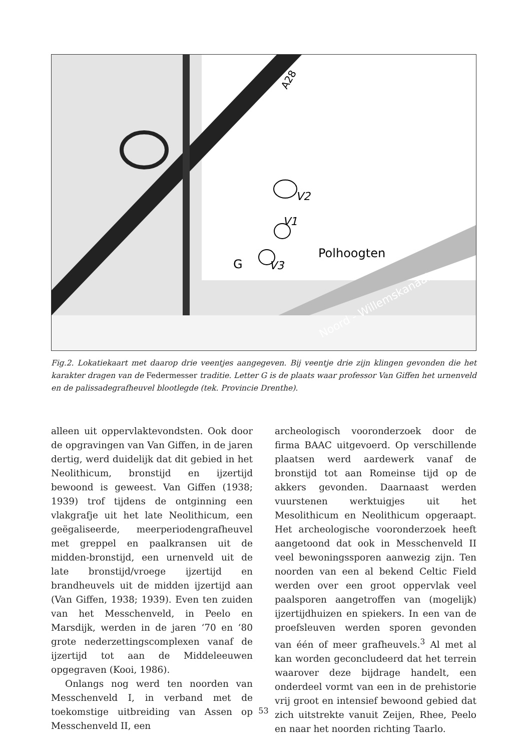V2
Polhoogten
V1
G
V3
A28
Noord - Willemskanaal
Fig.2. Lokatiekaart met daarop drie veentjes aangegeven. Bij veentje drie zijn klingen gevonden die het karakter dragen van de Federmesser traditie. Letter G is de plaats waar professor Van Giffen het urnenveld en de palissadegrafheuvel blootlegde (tek. Provincie Drenthe).
alleen uit oppervlaktevondsten. Ook door de opgravingen van Van Giffen, in de jaren dertig, werd duidelijk dat dit gebied in het Neolithicum, bronstijd en ijzertijd bewoond is geweest. Van Giffen (1938; 1939) trof tijdens de ontginning een vlakgrafje uit het late Neolithicum, een geëgaliseerde, meerperiodengrafheuvel met greppel en paalkransen uit de midden-bronstijd, een urnenveld uit de late bronstijd/vroege ijzertijd en brandheuvels uit de midden ijzertijd aan (Van Giffen, 1938; 1939). Even ten zuiden van het Messchenveld, in Peelo en Marsdijk, werden in de jaren ‘70 en ‘80 grote nederzettingscomplexen vanaf de ijzertijd tot aan de Middeleeuwen opgegraven (Kooi, 1986).
Onlangs nog werd ten noorden van Messchenveld I, in verband met de toekomstige uitbreiding van Assen op Messchenveld II, een
archeologisch vooronderzoek door de firma BAAC uitgevoerd. Op verschillende plaatsen werd aardewerk vanaf de bronstijd tot aan Romeinse tijd op de akkers gevonden. Daarnaast werden vuurstenen werktuigjes uit het Mesolithicum en Neolithicum opgeraapt. Het archeologische vooronderzoek heeft aangetoond dat ook in Messchenveld II veel bewoningssporen aanwezig zijn. Ten noorden van een al bekend Celtic Field werden over een groot oppervlak veel paalsporen aangetroffen van (mogelijk) ijzertijdhuizen en spiekers. In een van de proefsleuven werden sporen gevonden van één of meer grafheuvels.<sup>3</sup> Al met al kan worden geconcludeerd dat het terrein waarover deze bijdrage handelt, een onderdeel vormt van een in de prehistorie vrij groot en intensief bewoond gebied dat zich uitstrekte vanuit Zeijen, Rhee, Peelo en naar het noorden richting Taarlo.
53